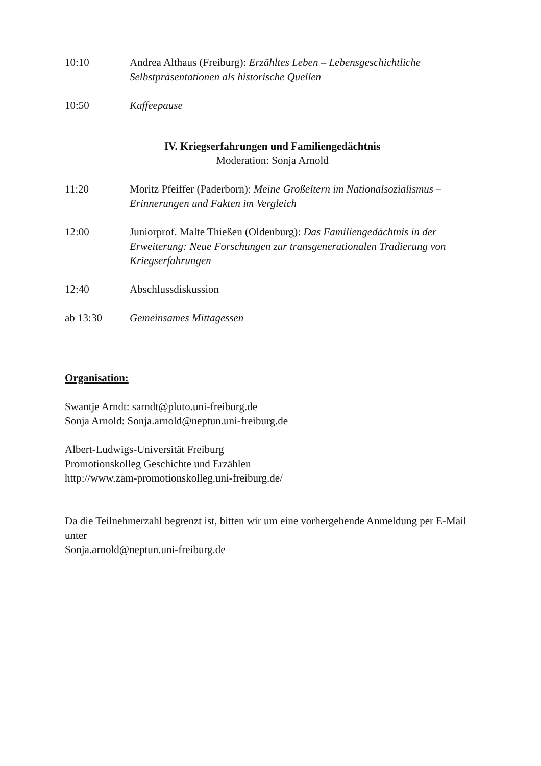10:10 Andrea Althaus (Freiburg): Erzähltes Leben – Lebensgeschichtliche Selbstpräsentationen als historische Quellen
10:50 Kaffeepause
IV. Kriegserfahrungen und Familiengedächtnis
Moderation: Sonja Arnold
11:20 Moritz Pfeiffer (Paderborn): Meine Großeltern im Nationalsozialismus – Erinnerungen und Fakten im Vergleich
12:00 Juniorprof. Malte Thießen (Oldenburg): Das Familiengedächtnis in der Erweiterung: Neue Forschungen zur transgenerationalen Tradierung von Kriegserfahrungen
12:40 Abschlussdiskussion
ab 13:30 Gemeinsames Mittagessen
Organisation:
Swantje Arndt: sarndt@pluto.uni-freiburg.de
Sonja Arnold: Sonja.arnold@neptun.uni-freiburg.de
Albert-Ludwigs-Universität Freiburg
Promotionskolleg Geschichte und Erzählen
http://www.zam-promotionskolleg.uni-freiburg.de/
Da die Teilnehmerzahl begrenzt ist, bitten wir um eine vorhergehende Anmeldung per E-Mail unter
Sonja.arnold@neptun.uni-freiburg.de